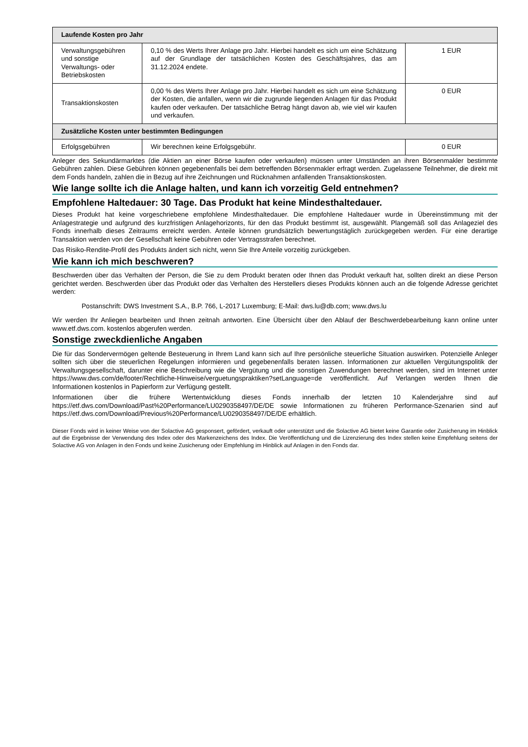| Laufende Kosten pro Jahr | | |
| --- | --- | --- |
| Verwaltungsgebühren und sonstige Verwaltungs- oder Betriebskosten | 0,10 % des Werts Ihrer Anlage pro Jahr. Hierbei handelt es sich um eine Schätzung auf der Grundlage der tatsächlichen Kosten des Geschäftsjahres, das am 31.12.2024 endete. | 1 EUR |
| Transaktionskosten | 0,00 % des Werts Ihrer Anlage pro Jahr. Hierbei handelt es sich um eine Schätzung der Kosten, die anfallen, wenn wir die zugrunde liegenden Anlagen für das Produkt kaufen oder verkaufen. Der tatsächliche Betrag hängt davon ab, wie viel wir kaufen und verkaufen. | 0 EUR |
| Zusätzliche Kosten unter bestimmten Bedingungen | | |
| Erfolgsgebühren | Wir berechnen keine Erfolgsgebühr. | 0 EUR |
Anleger des Sekundärmarktes (die Aktien an einer Börse kaufen oder verkaufen) müssen unter Umständen an ihren Börsenmakler bestimmte Gebühren zahlen. Diese Gebühren können gegebenenfalls bei dem betreffenden Börsenmakler erfragt werden. Zugelassene Teilnehmer, die direkt mit dem Fonds handeln, zahlen die in Bezug auf ihre Zeichnungen und Rücknahmen anfallenden Transaktionskosten.
Wie lange sollte ich die Anlage halten, und kann ich vorzeitig Geld entnehmen?
Empfohlene Haltedauer: 30 Tage. Das Produkt hat keine Mindesthaltedauer.
Dieses Produkt hat keine vorgeschriebene empfohlene Mindesthaltedauer. Die empfohlene Haltedauer wurde in Übereinstimmung mit der Anlagestrategie und aufgrund des kurzfristigen Anlagehorizonts, für den das Produkt bestimmt ist, ausgewählt. Plangemäß soll das Anlageziel des Fonds innerhalb dieses Zeitraums erreicht werden. Anteile können grundsätzlich bewertungstäglich zurückgegeben werden. Für eine derartige Transaktion werden von der Gesellschaft keine Gebühren oder Vertragsstrafen berechnet.
Das Risiko-Rendite-Profil des Produkts ändert sich nicht, wenn Sie Ihre Anteile vorzeitig zurückgeben.
Wie kann ich mich beschweren?
Beschwerden über das Verhalten der Person, die Sie zu dem Produkt beraten oder Ihnen das Produkt verkauft hat, sollten direkt an diese Person gerichtet werden. Beschwerden über das Produkt oder das Verhalten des Herstellers dieses Produkts können auch an die folgende Adresse gerichtet werden:
Postanschrift: DWS Investment S.A., B.P. 766, L-2017 Luxemburg; E-Mail: dws.lu@db.com; www.dws.lu
Wir werden Ihr Anliegen bearbeiten und Ihnen zeitnah antworten. Eine Übersicht über den Ablauf der Beschwerdebearbeitung kann online unter www.etf.dws.com. kostenlos abgerufen werden.
Sonstige zweckdienliche Angaben
Die für das Sondervermögen geltende Besteuerung in Ihrem Land kann sich auf Ihre persönliche steuerliche Situation auswirken. Potenzielle Anleger sollten sich über die steuerlichen Regelungen informieren und gegebenenfalls beraten lassen. Informationen zur aktuellen Vergütungspolitik der Verwaltungsgesellschaft, darunter eine Beschreibung wie die Vergütung und die sonstigen Zuwendungen berechnet werden, sind im Internet unter https://www.dws.com/de/footer/Rechtliche-Hinweise/verguetungspraktiken?setLanguage=de veröffentlicht. Auf Verlangen werden Ihnen die Informationen kostenlos in Papierform zur Verfügung gestellt.
Informationen über die frühere Wertentwicklung dieses Fonds innerhalb der letzten 10 Kalenderjahre sind auf https://etf.dws.com/Download/Past%20Performance/LU0290358497/DE/DE sowie Informationen zu früheren Performance-Szenarien sind auf https://etf.dws.com/Download/Previous%20Performance/LU0290358497/DE/DE erhältlich.
Dieser Fonds wird in keiner Weise von der Solactive AG gesponsert, gefördert, verkauft oder unterstützt und die Solactive AG bietet keine Garantie oder Zusicherung im Hinblick auf die Ergebnisse der Verwendung des Index oder des Markenzeichens des Index. Die Veröffentlichung und die Lizenzierung des Index stellen keine Empfehlung seitens der Solactive AG von Anlagen in den Fonds und keine Zusicherung oder Empfehlung im Hinblick auf Anlagen in den Fonds dar.